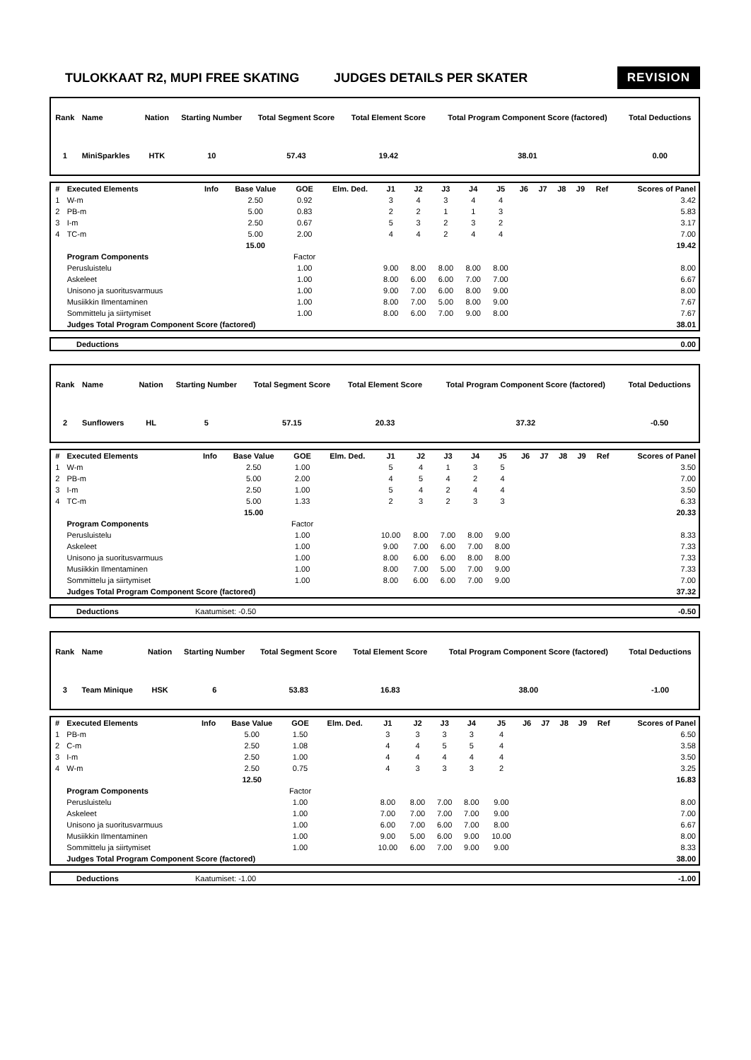TULOKKAAT R2, MUPI FREE SKATING JUDGES DETAILS PER SKATER
REVISION
| Rank | Name | Nation | Starting Number | Total Segment Score | Total Element Score | Total Program Component Score (factored) | Total Deductions |
| --- | --- | --- | --- | --- | --- | --- | --- |
| 1 | MiniSparkles | HTK | 10 | 57.43 | 19.42 | 38.01 | 0.00 |
| # | Executed Elements | Info | Base Value | GOE | Elm. Ded. | J1 | J2 | J3 | J4 | J5 | J6 | J7 | J8 | J9 | Ref | Scores of Panel |
| --- | --- | --- | --- | --- | --- | --- | --- | --- | --- | --- | --- | --- | --- | --- | --- | --- |
| 1 | W-m | | 2.50 | 0.92 | | 3 | 4 | 3 | 4 | 4 | | | | | | 3.42 |
| 2 | PB-m | | 5.00 | 0.83 | | 2 | 2 | 1 | 1 | 3 | | | | | | 5.83 |
| 3 | I-m | | 2.50 | 0.67 | | 5 | 3 | 2 | 3 | 2 | | | | | | 3.17 |
| 4 | TC-m | | 5.00 | 2.00 | | 4 | 4 | 2 | 4 | 4 | | | | | | 7.00 |
| | | | 15.00 | | | | | | | | | | | | | 19.42 |
| | Program Components | | | Factor | | | | | | | | | | | | |
| | Perusluistelu | | | 1.00 | | 9.00 | 8.00 | 8.00 | 8.00 | 8.00 | | | | | | 8.00 |
| | Askeleet | | | 1.00 | | 8.00 | 6.00 | 6.00 | 7.00 | 7.00 | | | | | | 6.67 |
| | Unisono ja suoritusvarmuus | | | 1.00 | | 9.00 | 7.00 | 6.00 | 8.00 | 9.00 | | | | | | 8.00 |
| | Musiikkin Ilmentaminen | | | 1.00 | | 8.00 | 7.00 | 5.00 | 8.00 | 9.00 | | | | | | 7.67 |
| | Sommittelu ja siirtymiset | | | 1.00 | | 8.00 | 6.00 | 7.00 | 9.00 | 8.00 | | | | | | 7.67 |
| | Judges Total Program Component Score (factored) | | | | | | | | | | | | | | | 38.01 |
| Deductions | 0.00 |
| --- | --- |
| Rank | Name | Nation | Starting Number | Total Segment Score | Total Element Score | Total Program Component Score (factored) | Total Deductions |
| --- | --- | --- | --- | --- | --- | --- | --- |
| 2 | Sunflowers | HL | 5 | 57.15 | 20.33 | 37.32 | -0.50 |
| # | Executed Elements | Info | Base Value | GOE | Elm. Ded. | J1 | J2 | J3 | J4 | J5 | J6 | J7 | J8 | J9 | Ref | Scores of Panel |
| --- | --- | --- | --- | --- | --- | --- | --- | --- | --- | --- | --- | --- | --- | --- | --- | --- |
| 1 | W-m | | 2.50 | 1.00 | | 5 | 4 | 1 | 3 | 5 | | | | | | 3.50 |
| 2 | PB-m | | 5.00 | 2.00 | | 4 | 5 | 4 | 2 | 4 | | | | | | 7.00 |
| 3 | I-m | | 2.50 | 1.00 | | 5 | 4 | 2 | 4 | 4 | | | | | | 3.50 |
| 4 | TC-m | | 5.00 | 1.33 | | 2 | 3 | 2 | 3 | 3 | | | | | | 6.33 |
| | | | 15.00 | | | | | | | | | | | | | 20.33 |
| | Program Components | | | Factor | | | | | | | | | | | | |
| | Perusluistelu | | | 1.00 | | 10.00 | 8.00 | 7.00 | 8.00 | 9.00 | | | | | | 8.33 |
| | Askeleet | | | 1.00 | | 9.00 | 7.00 | 6.00 | 7.00 | 8.00 | | | | | | 7.33 |
| | Unisono ja suoritusvarmuus | | | 1.00 | | 8.00 | 6.00 | 6.00 | 8.00 | 8.00 | | | | | | 7.33 |
| | Musiikkin Ilmentaminen | | | 1.00 | | 8.00 | 7.00 | 5.00 | 7.00 | 9.00 | | | | | | 7.33 |
| | Sommittelu ja siirtymiset | | | 1.00 | | 8.00 | 6.00 | 6.00 | 7.00 | 9.00 | | | | | | 7.00 |
| | Judges Total Program Component Score (factored) | | | | | | | | | | | | | | | 37.32 |
| Deductions | Kaatumiset: -0.50 | -0.50 |
| Rank | Name | Nation | Starting Number | Total Segment Score | Total Element Score | Total Program Component Score (factored) | Total Deductions |
| --- | --- | --- | --- | --- | --- | --- | --- |
| 3 | Team Minique | HSK | 6 | 53.83 | 16.83 | 38.00 | -1.00 |
| # | Executed Elements | Info | Base Value | GOE | Elm. Ded. | J1 | J2 | J3 | J4 | J5 | J6 | J7 | J8 | J9 | Ref | Scores of Panel |
| --- | --- | --- | --- | --- | --- | --- | --- | --- | --- | --- | --- | --- | --- | --- | --- | --- |
| 1 | PB-m | | 5.00 | 1.50 | | 3 | 3 | 3 | 3 | 4 | | | | | | 6.50 |
| 2 | C-m | | 2.50 | 1.08 | | 4 | 4 | 5 | 5 | 4 | | | | | | 3.58 |
| 3 | I-m | | 2.50 | 1.00 | | 4 | 4 | 4 | 4 | 4 | | | | | | 3.50 |
| 4 | W-m | | 2.50 | 0.75 | | 4 | 3 | 3 | 3 | 2 | | | | | | 3.25 |
| | | | 12.50 | | | | | | | | | | | | | 16.83 |
| | Program Components | | | Factor | | | | | | | | | | | | |
| | Perusluistelu | | | 1.00 | | 8.00 | 8.00 | 7.00 | 8.00 | 9.00 | | | | | | 8.00 |
| | Askeleet | | | 1.00 | | 7.00 | 7.00 | 7.00 | 7.00 | 9.00 | | | | | | 7.00 |
| | Unisono ja suoritusvarmuus | | | 1.00 | | 6.00 | 7.00 | 6.00 | 7.00 | 8.00 | | | | | | 6.67 |
| | Musiikkin Ilmentaminen | | | 1.00 | | 9.00 | 5.00 | 6.00 | 9.00 | 10.00 | | | | | | 8.00 |
| | Sommittelu ja siirtymiset | | | 1.00 | | 10.00 | 6.00 | 7.00 | 9.00 | 9.00 | | | | | | 8.33 |
| | Judges Total Program Component Score (factored) | | | | | | | | | | | | | | | 38.00 |
| Deductions | Kaatumiset: -1.00 | -1.00 |